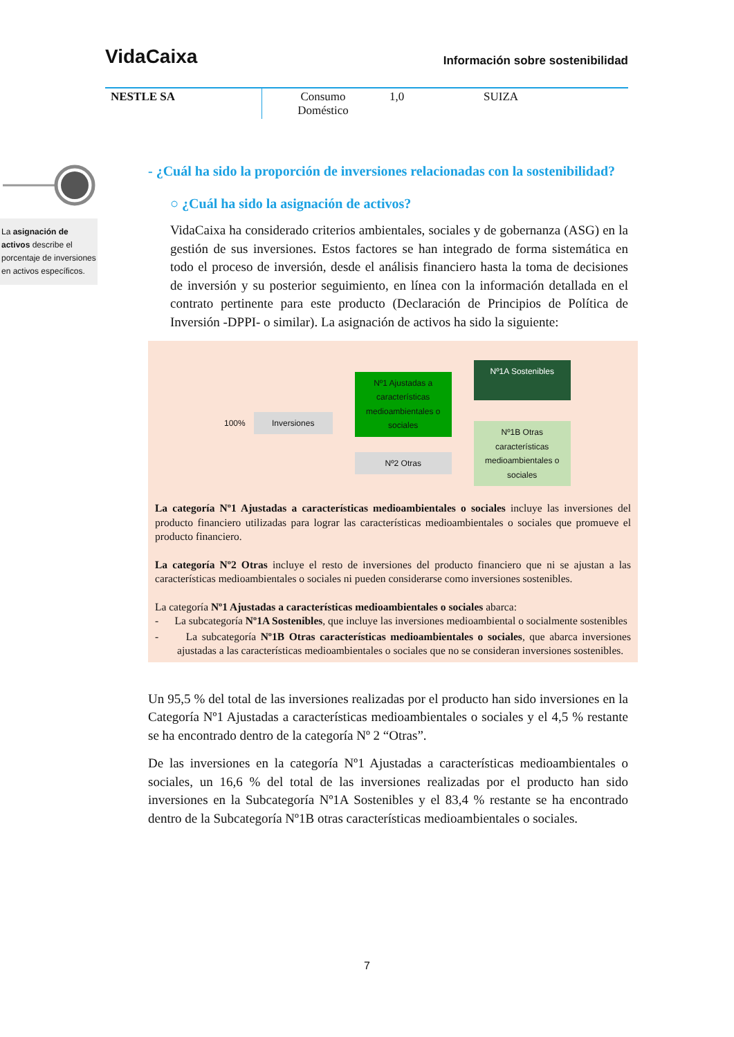VidaCaixa Información sobre sostenibilidad
| NESTLE SA | Consumo Doméstico | 1,0 | SUIZA |
La asignación de activos describe el porcentaje de inversiones en activos específicos.
- ¿Cuál ha sido la proporción de inversiones relacionadas con la sostenibilidad?
○ ¿Cuál ha sido la asignación de activos?
VidaCaixa ha considerado criterios ambientales, sociales y de gobernanza (ASG) en la gestión de sus inversiones. Estos factores se han integrado de forma sistemática en todo el proceso de inversión, desde el análisis financiero hasta la toma de decisiones de inversión y su posterior seguimiento, en línea con la información detallada en el contrato pertinente para este producto (Declaración de Principios de Política de Inversión -DPPI- o similar). La asignación de activos ha sido la siguiente:
100%
Inversiones
Nº1 Ajustadas a características medioambientales o sociales
Nº2 Otras
Nº1A Sostenibles
Nº1B Otras características medioambientales o sociales
La categoría Nº1 Ajustadas a características medioambientales o sociales incluye las inversiones del producto financiero utilizadas para lograr las características medioambientales o sociales que promueve el producto financiero.
La categoría Nº2 Otras incluye el resto de inversiones del producto financiero que ni se ajustan a las características medioambientales o sociales ni pueden considerarse como inversiones sostenibles.
La categoría Nº1 Ajustadas a características medioambientales o sociales abarca:
- La subcategoría Nº1A Sostenibles, que incluye las inversiones medioambiental o socialmente sostenibles
- La subcategoría Nº1B Otras características medioambientales o sociales, que abarca inversiones ajustadas a las características medioambientales o sociales que no se consideran inversiones sostenibles.
Un 95,5 % del total de las inversiones realizadas por el producto han sido inversiones en la Categoría Nº1 Ajustadas a características medioambientales o sociales y el 4,5 % restante se ha encontrado dentro de la categoría Nº 2 “Otras”.
De las inversiones en la categoría Nº1 Ajustadas a características medioambientales o sociales, un 16,6 % del total de las inversiones realizadas por el producto han sido inversiones en la Subcategoría Nº1A Sostenibles y el 83,4 % restante se ha encontrado dentro de la Subcategoría Nº1B otras características medioambientales o sociales.
7